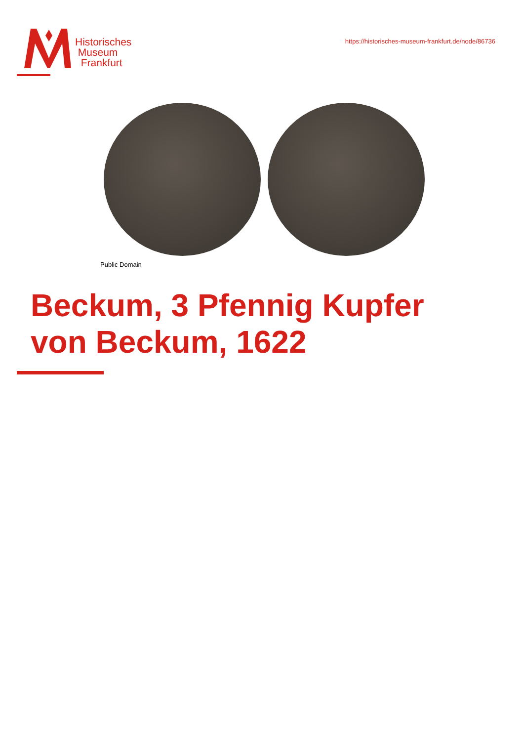Historisches
Museum
Frankfurt
https://historisches-museum-frankfurt.de/node/86736
Public Domain
Beckum, 3 Pfennig Kupfer
von Beckum, 1622